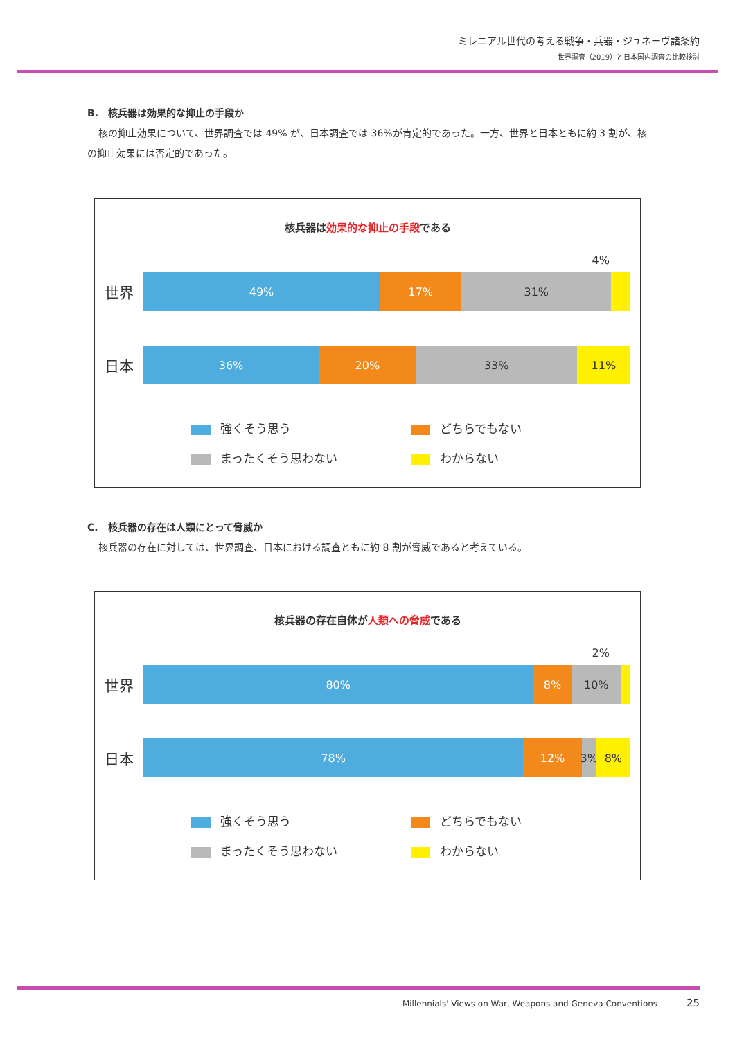ミレニアル世代の考える戦争・兵器・ジュネーヴ諸条約
世界調査（2019）と日本国内調査の比較検討
B.　核兵器は効果的な抑止の手段か
核の抑止効果について、世界調査では 49% が、日本調査では 36%が肯定的であった。一方、世界と日本ともに約 3 割が、核の抑止効果には否定的であった。
核兵器は効果的な抑止の手段である
4%
世界
49% 17% 31%
日本
36% 20% 33% 11%
強くそう思う
どちらでもない
まったくそう思わない
わからない
C.　核兵器の存在は人類にとって脅威か
核兵器の存在に対しては、世界調査、日本における調査ともに約 8 割が脅威であると考えている。
核兵器の存在自体が人類への脅威である
2%
世界
80% 8% 10%
日本
78% 12% 3% 8%
強くそう思う
どちらでもない
まったくそう思わない
わからない
Millennials' Views on War, Weapons and Geneva Conventions 25